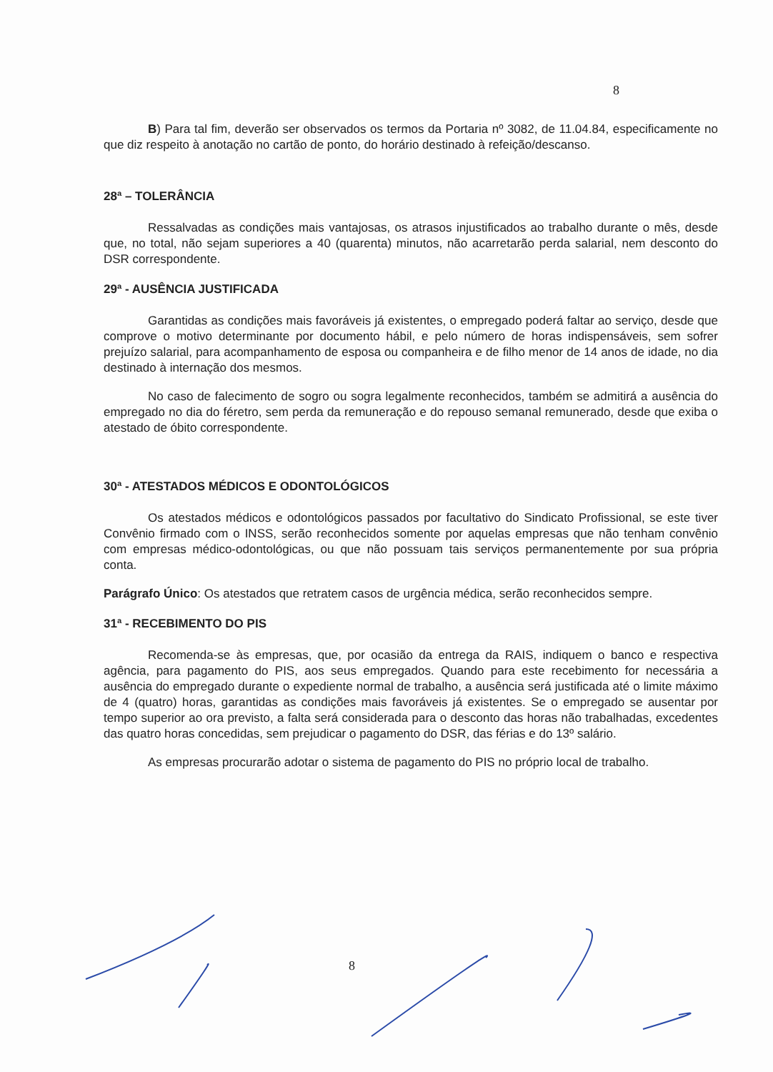8
B) Para tal fim, deverão ser observados os termos da Portaria nº 3082, de 11.04.84, especificamente no que diz respeito à anotação no cartão de ponto, do horário destinado à refeição/descanso.
28ª – TOLERÂNCIA
Ressalvadas as condições mais vantajosas, os atrasos injustificados ao trabalho durante o mês, desde que, no total, não sejam superiores a 40 (quarenta) minutos, não acarretarão perda salarial, nem desconto do DSR correspondente.
29ª - AUSÊNCIA JUSTIFICADA
Garantidas as condições mais favoráveis já existentes, o empregado poderá faltar ao serviço, desde que comprove o motivo determinante por documento hábil, e pelo número de horas indispensáveis, sem sofrer prejuízo salarial, para acompanhamento de esposa ou companheira e de filho menor de 14 anos de idade, no dia destinado à internação dos mesmos.
No caso de falecimento de sogro ou sogra legalmente reconhecidos, também se admitirá a ausência do empregado no dia do féretro, sem perda da remuneração e do repouso semanal remunerado, desde que exiba o atestado de óbito correspondente.
30ª - ATESTADOS MÉDICOS E ODONTOLÓGICOS
Os atestados médicos e odontológicos passados por facultativo do Sindicato Profissional, se este tiver Convênio firmado com o INSS, serão reconhecidos somente por aquelas empresas que não tenham convênio com empresas médico-odontológicas, ou que não possuam tais serviços permanentemente por sua própria conta.
Parágrafo Único: Os atestados que retratem casos de urgência médica, serão reconhecidos sempre.
31ª - RECEBIMENTO DO PIS
Recomenda-se às empresas, que, por ocasião da entrega da RAIS, indiquem o banco e respectiva agência, para pagamento do PIS, aos seus empregados. Quando para este recebimento for necessária a ausência do empregado durante o expediente normal de trabalho, a ausência será justificada até o limite máximo de 4 (quatro) horas, garantidas as condições mais favoráveis já existentes. Se o empregado se ausentar por tempo superior ao ora previsto, a falta será considerada para o desconto das horas não trabalhadas, excedentes das quatro horas concedidas, sem prejudicar o pagamento do DSR, das férias e do 13º salário.
As empresas procurarão adotar o sistema de pagamento do PIS no próprio local de trabalho.
8